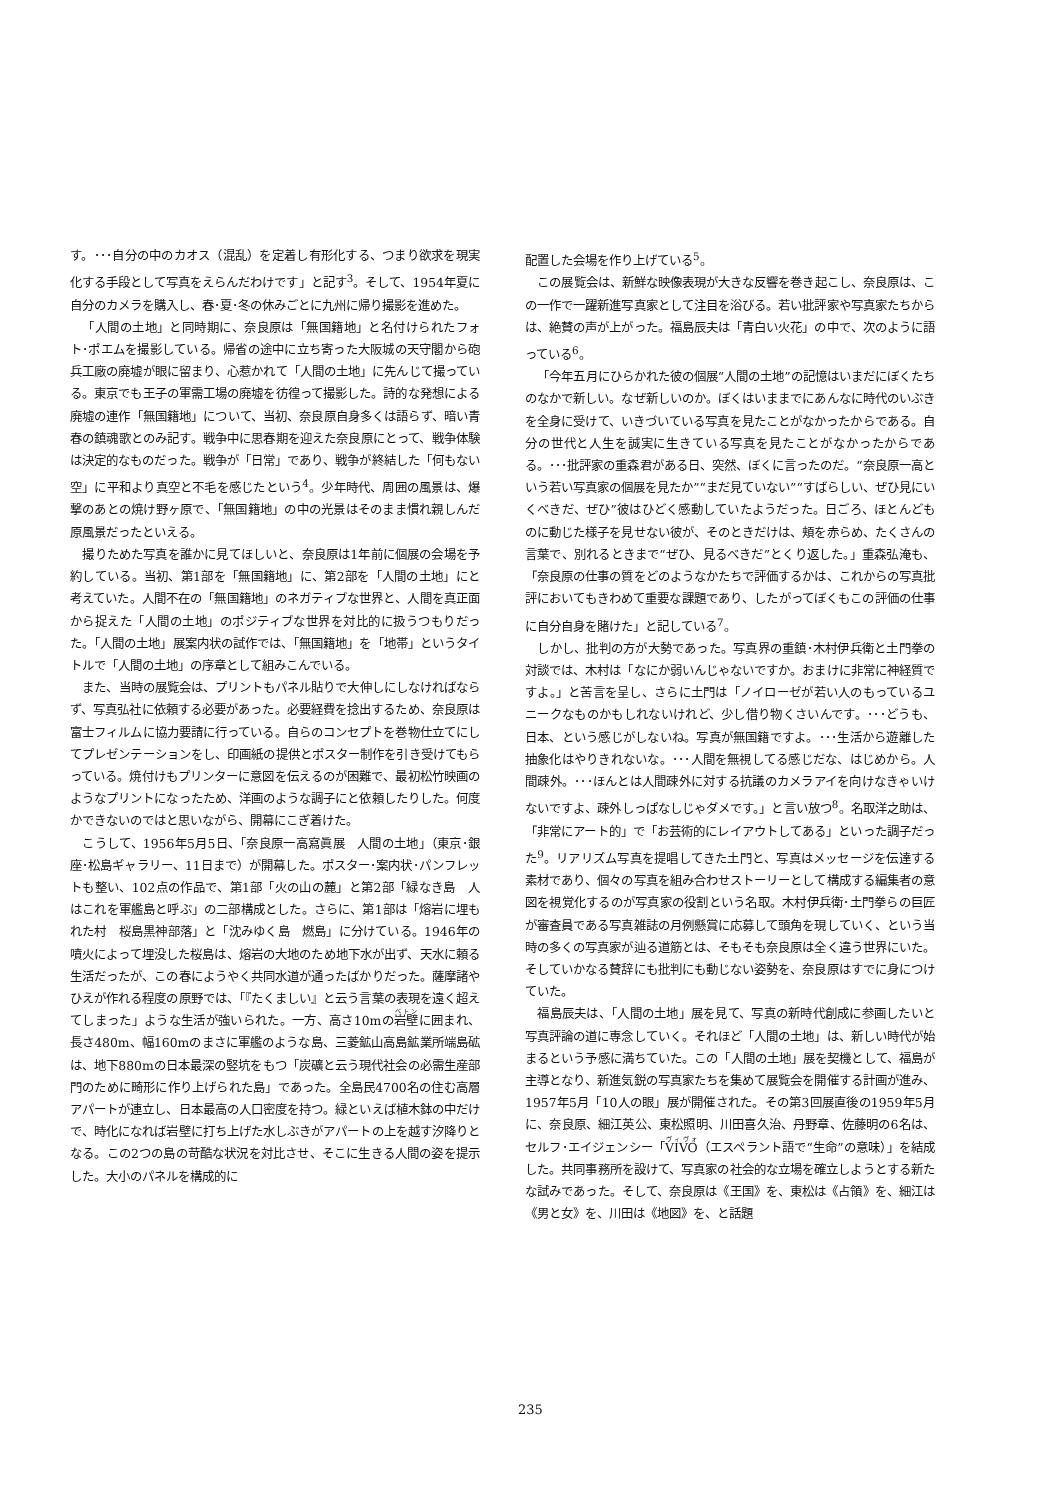す。･･･自分の中のカオス（混乱）を定着し有形化する、つまり欲求を現実化する手段として写真をえらんだわけです」と記す<sup>3</sup>。そして、1954年夏に自分のカメラを購入し、春･夏･冬の休みごとに九州に帰り撮影を進めた。
「人間の土地」と同時期に、奈良原は「無国籍地」と名付けられたフォト･ポエムを撮影している。帰省の途中に立ち寄った大阪城の天守閣から砲兵工廠の廃墟が眼に留まり、心惹かれて「人間の土地」に先んじて撮っている。東京でも王子の軍需工場の廃墟を彷徨って撮影した。詩的な発想による廃墟の連作「無国籍地」について、当初、奈良原自身多くは語らず、暗い青春の鎮魂歌とのみ記す。戦争中に思春期を迎えた奈良原にとって、戦争体験は決定的なものだった。戦争が「日常」であり、戦争が終結した「何もない空」に平和より真空と不毛を感じたという<sup>4</sup>。少年時代、周囲の風景は、爆撃のあとの焼け野ヶ原で、「無国籍地」の中の光景はそのまま慣れ親しんだ原風景だったといえる。
撮りためた写真を誰かに見てほしいと、奈良原は1年前に個展の会場を予約している。当初、第1部を「無国籍地」に、第2部を「人間の土地」にと考えていた。人間不在の「無国籍地」のネガティブな世界と、人間を真正面から捉えた「人間の土地」のポジティブな世界を対比的に扱うつもりだった。「人間の土地」展案内状の試作では、「無国籍地」を「地帯」というタイトルで「人間の土地」の序章として組みこんでいる。
また、当時の展覧会は、プリントもパネル貼りで大伸しにしなければならず、写真弘社に依頼する必要があった。必要経費を捻出するため、奈良原は富士フィルムに協力要請に行っている。自らのコンセプトを巻物仕立てにしてプレゼンテーションをし、印画紙の提供とポスター制作を引き受けてもらっている。焼付けもプリンターに意図を伝えるのが困難で、最初松竹映画のようなプリントになったため、洋画のような調子にと依頼したりした。何度かできないのではと思いながら、開幕にこぎ着けた。
こうして、1956年5月5日、「奈良原一高寫眞展　人間の土地」（東京･銀座･松島ギャラリー、11日まで）が開幕した。ポスター･案内状･パンフレットも整い、102点の作品で、第1部「火の山の麓」と第2部「緑なき島　人はこれを軍艦島と呼ぶ」の二部構成とした。さらに、第1部は「熔岩に埋もれた村　桜島黒神部落」と「沈みゆく島　燃島」に分けている。1946年の噴火によって埋没した桜島は、熔岩の大地のため地下水が出ず、天水に頼る生活だったが、この春にようやく共同水道が通ったばかりだった。薩摩諸やひえが作れる程度の原野では、「『たくましい』と云う言葉の表現を遠く超えてしまった」ような生活が強いられた。一方、高さ10mの岩壁に囲まれ、長さ480m、幅160mのまさに軍艦のような島、三菱鉱山高島鉱業所端島砿は、地下880mの日本最深の竪坑をもつ「炭礦と云う現代社会の必需生産部門のために畸形に作り上げられた島」であった。全島民4700名の住む高層アパートが連立し、日本最高の人口密度を持つ。緑といえば植木鉢の中だけで、時化になれば岩壁に打ち上げた水しぶきがアパートの上を越す汐降りとなる。この2つの島の苛酷な状況を対比させ、そこに生きる人間の姿を提示した。大小のパネルを構成的に
配置した会場を作り上げている<sup>5</sup>。
この展覧会は、新鮮な映像表現が大きな反響を巻き起こし、奈良原は、この一作で一躍新進写真家として注目を浴びる。若い批評家や写真家たちからは、絶賛の声が上がった。福島辰夫は「青白い火花」の中で、次のように語っている<sup>6</sup>。
「今年五月にひらかれた彼の個展“人間の土地”の記憶はいまだにぼくたちのなかで新しい。なぜ新しいのか。ぼくはいままでにあんなに時代のいぶきを全身に受けて、いきづいている写真を見たことがなかったからである。自分の世代と人生を誠実に生きている写真を見たことがなかったからである。･･･批評家の重森君がある日、突然、ぼくに言ったのだ。“奈良原一高という若い写真家の個展を見たか”“まだ見ていない”“すばらしい、ぜひ見にいくべきだ、ぜひ”彼はひどく感動していたようだった。日ごろ、ほとんどものに動じた様子を見せない彼が、そのときだけは、頬を赤らめ、たくさんの言葉で、別れるときまで“ぜひ、見るべきだ”とくり返した。」重森弘淹も、「奈良原の仕事の質をどのようなかたちで評価するかは、これからの写真批評においてもきわめて重要な課題であり、したがってぼくもこの評価の仕事に自分自身を賭けた」と記している<sup>7</sup>。
しかし、批判の方が大勢であった。写真界の重鎮･木村伊兵衛と土門拳の対談では、木村は「なにか弱いんじゃないですか。おまけに非常に神経質ですよ。」と苦言を呈し、さらに土門は「ノイローゼが若い人のもっているユニークなものかもしれないけれど、少し借り物くさいんです。･･･どうも、日本、という感じがしないね。写真が無国籍ですよ。･･･生活から遊離した抽象化はやりきれないな。･･･人間を無視してる感じだな、はじめから。人間疎外。･･･ほんとは人間疎外に対する抗議のカメラアイを向けなきゃいけないですよ、疎外しっぱなしじゃダメです。」と言い放つ<sup>8</sup>。名取洋之助は、「非常にアート的」で「お芸術的にレイアウトしてある」といった調子だった<sup>9</sup>。リアリズム写真を提唱してきた土門と、写真はメッセージを伝達する素材であり、個々の写真を組み合わせストーリーとして構成する編集者の意図を視覚化するのが写真家の役割という名取。木村伊兵衛･土門拳らの巨匠が審査員である写真雑誌の月例懸賞に応募して頭角を現していく、という当時の多くの写真家が辿る道筋とは、そもそも奈良原は全く違う世界にいた。そしていかなる賛辞にも批判にも動じない姿勢を、奈良原はすでに身につけていた。
福島辰夫は、「人間の土地」展を見て、写真の新時代創成に参画したいと写真評論の道に専念していく。それほど「人間の土地」は、新しい時代が始まるという予感に満ちていた。この「人間の土地」展を契機として、福島が主導となり、新進気鋭の写真家たちを集めて展覧会を開催する計画が進み、1957年5月「10人の眼」展が開催された。その第3回展直後の1959年5月に、奈良原、細江英公、東松照明、川田喜久治、丹野章、佐藤明の6名は、セルフ･エイジェンシー「VIVO（エスペラント語で“生命”の意味）」を結成した。共同事務所を設けて、写真家の社会的な立場を確立しようとする新たな試みであった。そして、奈良原は《王国》を、東松は《占領》を、細江は《男と女》を、川田は《地図》を、と話題
235